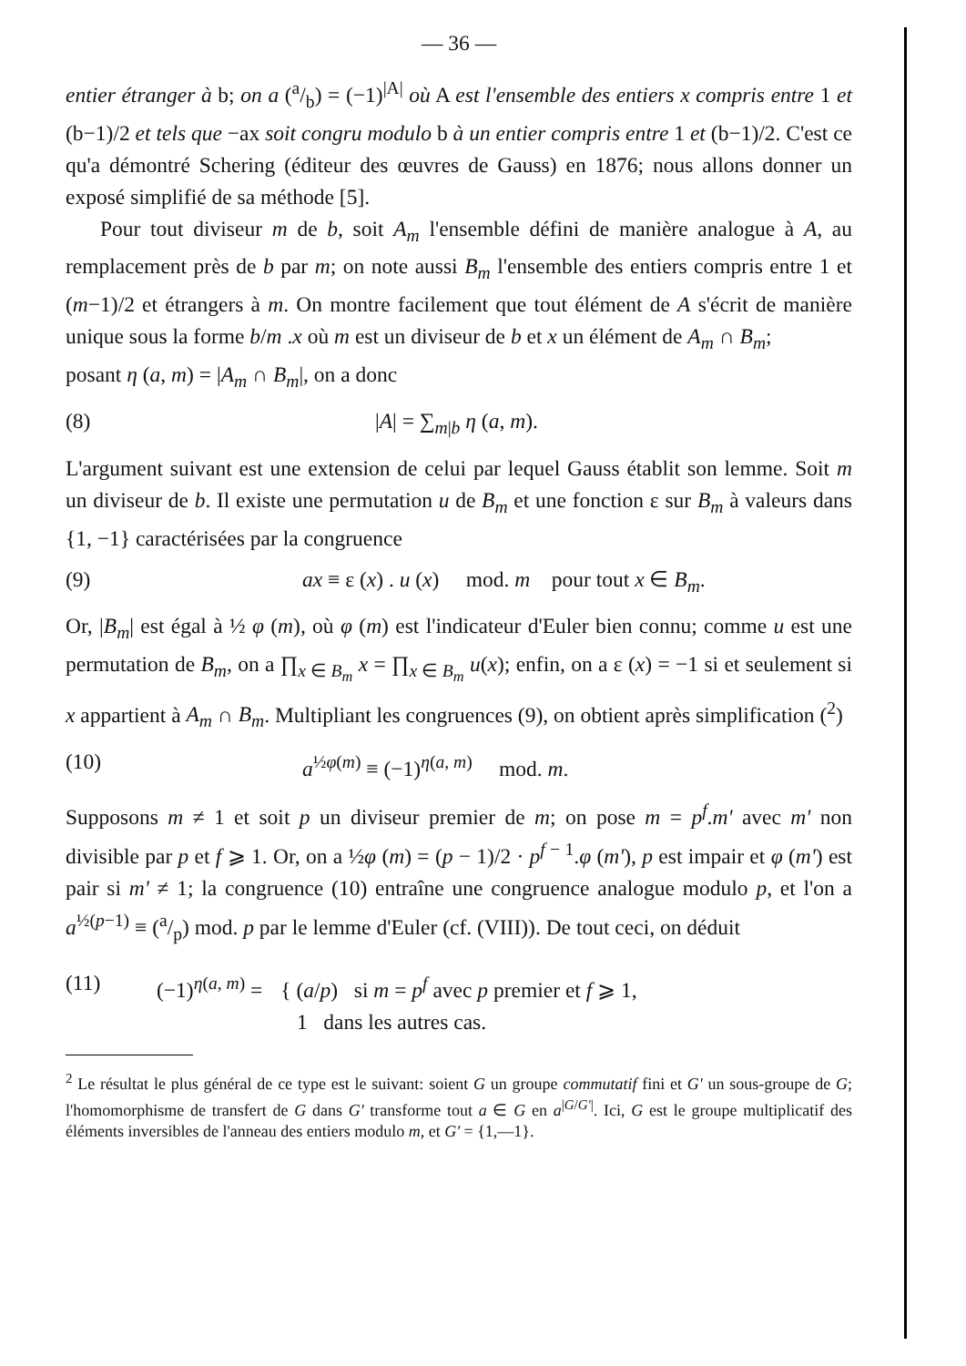— 36 —
entier étranger à b; on a (a/b) = (−1)<sup>|A|</sup> où A est l'ensemble des entiers x compris entre 1 et (b−1)/2 et tels que −ax soit congru modulo b à un entier compris entre 1 et (b−1)/2. C'est ce qu'a démontré Schering (éditeur des œuvres de Gauss) en 1876; nous allons donner un exposé simplifié de sa méthode [5].
Pour tout diviseur m de b, soit A<sub>m</sub> l'ensemble défini de manière analogue à A, au remplacement près de b par m; on note aussi B<sub>m</sub> l'ensemble des entiers compris entre 1 et (m−1)/2 et étrangers à m. On montre facilement que tout élément de A s'écrit de manière unique sous la forme b/m .x où m est un diviseur de b et x un élément de A<sub>m</sub> ∩ B<sub>m</sub>;
posant η (a, m) = |A<sub>m</sub> ∩ B<sub>m</sub>|, on a donc
(8) |A| = ∑<sub>m|b</sub> η (a, m).
L'argument suivant est une extension de celui par lequel Gauss établit son lemme. Soit m un diviseur de b. Il existe une permutation u de B<sub>m</sub> et une fonction ε sur B<sub>m</sub> à valeurs dans {1, −1} caractérisées par la congruence
(9) ax ≡ ε (x) . u (x) mod. m pour tout x ∈ B<sub>m</sub>.
Or, |B<sub>m</sub>| est égal à ½ φ (m), où φ (m) est l'indicateur d'Euler bien connu; comme u est une permutation de B<sub>m</sub>, on a ∏<sub>x ∈ B<sub>m</sub></sub> x = ∏<sub>x ∈ B<sub>m</sub></sub> u(x); enfin, on a ε (x) = −1 si et seulement si x appartient à A<sub>m</sub> ∩ B<sub>m</sub>. Multipliant les congruences (9), on obtient après simplification (<sup>2</sup>)
(10) a<sup>½φ(m)</sup> ≡ (−1)<sup>η(a, m)</sup> mod. m.
Supposons m ≠ 1 et soit p un diviseur premier de m; on pose m = p<sup>f</sup>.m' avec m' non divisible par p et f ⩾ 1. Or, on a ½φ (m) = (p − 1)/2 · p<sup>f − 1</sup>.φ (m'), p est impair et φ (m') est pair si m' ≠ 1; la congruence (10) entraîne une congruence analogue modulo p, et l'on a a<sup>½(p−1)</sup> ≡ (a/p) mod. p par le lemme d'Euler (cf. (VIII)). De tout ceci, on déduit
(11) (−1)<sup>η(a, m)</sup> = { (a/p) si m = p<sup>f</sup> avec p premier et f ⩾ 1,
1 dans les autres cas.
<sup>2</sup> Le résultat le plus général de ce type est le suivant: soient G un groupe commutatif fini et G' un sous-groupe de G; l'homomorphisme de transfert de G dans G' transforme tout a ∈ G en a<sup>|G/G'|</sup>. Ici, G est le groupe multiplicatif des éléments inversibles de l'anneau des entiers modulo m, et G' = {1,—1}.